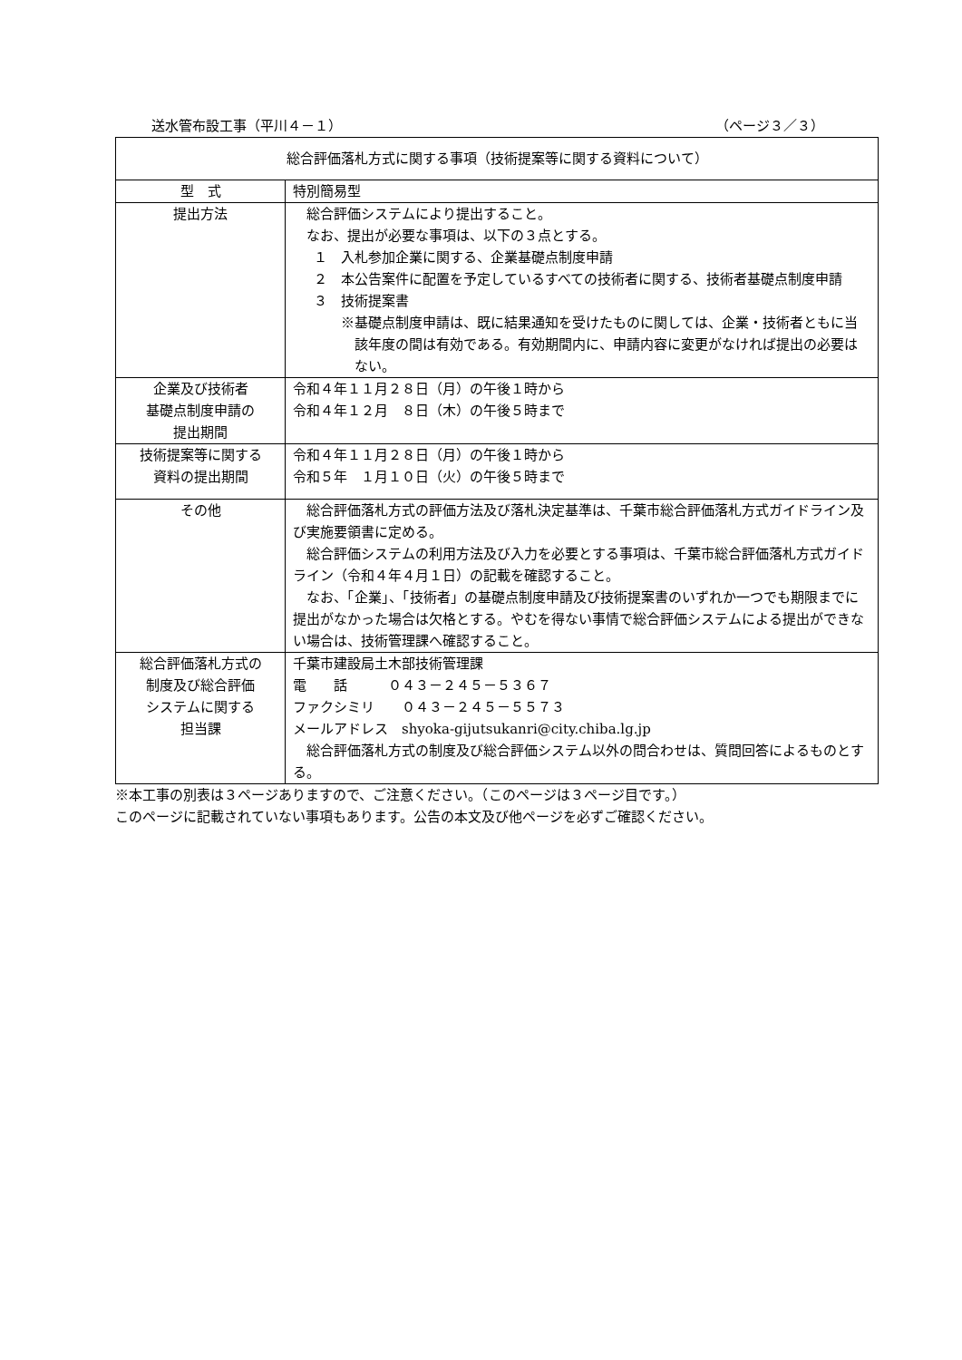送水管布設工事（平川４－１） （ページ３／３）
| 総合評価落札方式に関する事項（技術提案等に関する資料について） | |
| --- | --- |
| 型 式 | 特別簡易型 |
| 提出方法 | 総合評価システムにより提出すること。 なお、提出が必要な事項は、以下の３点とする。 １ 入札参加企業に関する、企業基礎点制度申請 ２ 本公告案件に配置を予定しているすべての技術者に関する、技術者基礎点制度申請 ３ 技術提案書 ※基礎点制度申請は、既に結果通知を受けたものに関しては、企業・技術者ともに当該年度の間は有効である。有効期間内に、申請内容に変更がなければ提出の必要はない。 |
| 企業及び技術者 基礎点制度申請の 提出期間 | 令和４年１１月２８日（月）の午後１時から 令和４年１２月 ８日（木）の午後５時まで |
| 技術提案等に関する 資料の提出期間 | 令和４年１１月２８日（月）の午後１時から 令和５年 １月１０日（火）の午後５時まで |
| その他 | 総合評価落札方式の評価方法及び落札決定基準は、千葉市総合評価落札方式ガイドライン及び実施要領書に定める。 総合評価システムの利用方法及び入力を必要とする事項は、千葉市総合評価落札方式ガイドライン（令和４年４月１日）の記載を確認すること。 なお、「企業」、「技術者」の基礎点制度申請及び技術提案書のいずれか一つでも期限までに提出がなかった場合は欠格とする。やむを得ない事情で総合評価システムによる提出ができない場合は、技術管理課へ確認すること。 |
| 総合評価落札方式の 制度及び総合評価 システムに関する 担当課 | 千葉市建設局土木部技術管理課 電 話 ０４３－２４５－５３６７ ファクシミリ ０４３－２４５－５５７３ メールアドレス shyoka-gijutsukanri@city.chiba.lg.jp 総合評価落札方式の制度及び総合評価システム以外の問合わせは、質問回答によるものとする。 |
※本工事の別表は３ページありますので、ご注意ください。（このページは３ページ目です。）
このページに記載されていない事項もあります。公告の本文及び他ページを必ずご確認ください。